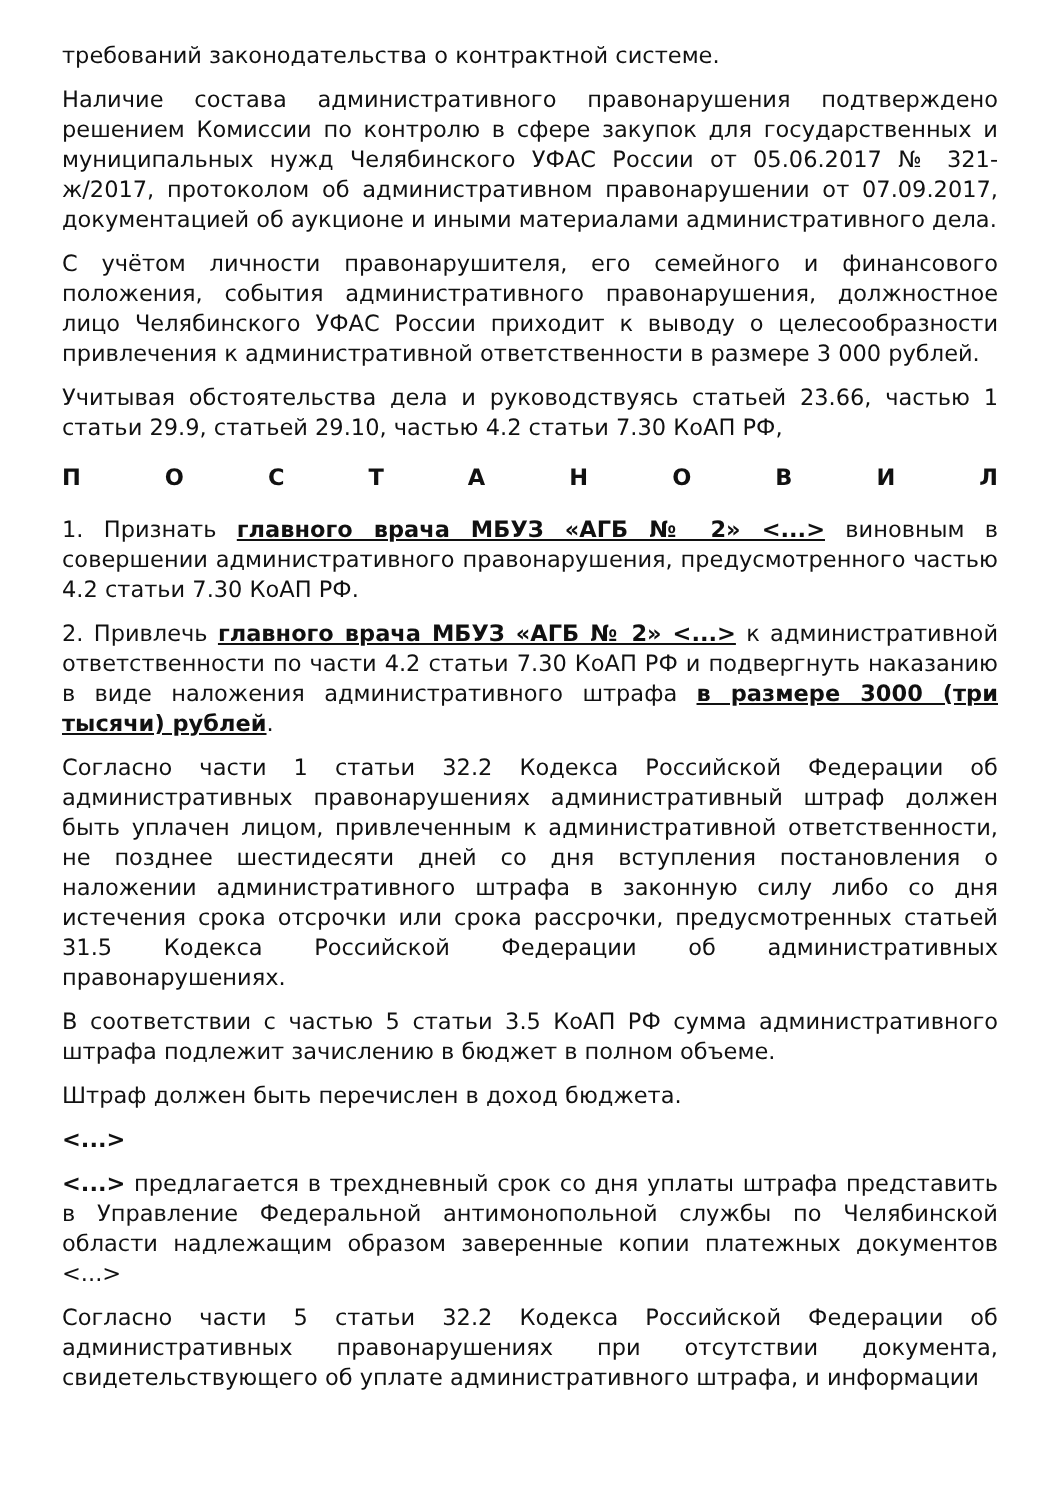требований законодательства о контрактной системе.
Наличие состава административного правонарушения подтверждено решением Комиссии по контролю в сфере закупок для государственных и муниципальных нужд Челябинского УФАС России от 05.06.2017 № 321-ж/2017, протоколом об административном правонарушении от 07.09.2017, документацией об аукционе и иными материалами административного дела.
С учётом личности правонарушителя, его семейного и финансового положения, события административного правонарушения, должностное лицо Челябинского УФАС России приходит к выводу о целесообразности привлечения к административной ответственности в размере 3 000 рублей.
Учитывая обстоятельства дела и руководствуясь статьей 23.66, частью 1 статьи 29.9, статьей 29.10, частью 4.2 статьи 7.30 КоАП РФ,
ПОСТАНОВИЛ
1. Признать главного врача МБУЗ «АГБ № 2» <...> виновным в совершении административного правонарушения, предусмотренного частью 4.2 статьи 7.30 КоАП РФ.
2. Привлечь главного врача МБУЗ «АГБ № 2» <...> к административной ответственности по части 4.2 статьи 7.30 КоАП РФ и подвергнуть наказанию в виде наложения административного штрафа в размере 3000 (три тысячи) рублей.
Согласно части 1 статьи 32.2 Кодекса Российской Федерации об административных правонарушениях административный штраф должен быть уплачен лицом, привлеченным к административной ответственности, не позднее шестидесяти дней со дня вступления постановления о наложении административного штрафа в законную силу либо со дня истечения срока отсрочки или срока рассрочки, предусмотренных статьей 31.5 Кодекса Российской Федерации об административных правонарушениях.
В соответствии с частью 5 статьи 3.5 КоАП РФ сумма административного штрафа подлежит зачислению в бюджет в полном объеме.
Штраф должен быть перечислен в доход бюджета.
<...>
<...> предлагается в трехдневный срок со дня уплаты штрафа представить в Управление Федеральной антимонопольной службы по Челябинской области надлежащим образом заверенные копии платежных документов <...>
Согласно части 5 статьи 32.2 Кодекса Российской Федерации об административных правонарушениях при отсутствии документа, свидетельствующего об уплате административного штрафа, и информации